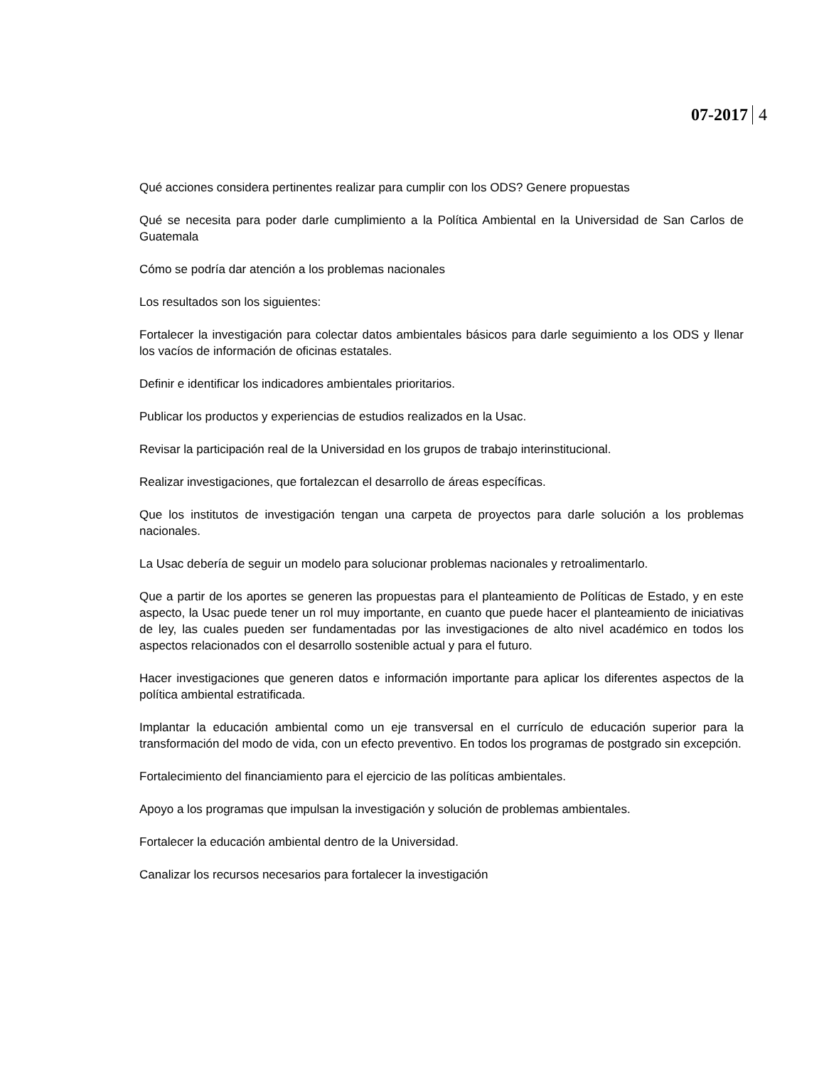07-2017 4
Qué acciones considera pertinentes realizar para cumplir con los ODS? Genere propuestas
Qué se necesita para poder darle cumplimiento a la Política Ambiental en la Universidad de San Carlos de Guatemala
Cómo se podría dar atención a los problemas nacionales
Los resultados son los siguientes:
Fortalecer la investigación para colectar datos ambientales básicos para darle seguimiento a los ODS y llenar los vacíos de información de oficinas estatales.
Definir e identificar los indicadores ambientales prioritarios.
Publicar los productos y experiencias de estudios realizados en la Usac.
Revisar la participación real de la Universidad en los grupos de trabajo interinstitucional.
Realizar investigaciones, que fortalezcan el desarrollo de áreas específicas.
Que los institutos de investigación tengan una carpeta de proyectos para darle solución a los problemas nacionales.
La Usac debería de seguir un modelo para solucionar problemas nacionales y retroalimentarlo.
Que a partir de los aportes se generen las propuestas para el planteamiento de Políticas de Estado, y en este aspecto, la Usac puede tener un rol muy importante, en cuanto que puede hacer el planteamiento de iniciativas de ley, las cuales pueden ser fundamentadas por las investigaciones de alto nivel académico en todos los aspectos relacionados con el desarrollo sostenible actual y para el futuro.
Hacer investigaciones que generen datos e información importante para aplicar los diferentes aspectos de la política ambiental estratificada.
Implantar la educación ambiental como un eje transversal en el currículo de educación superior para la transformación del modo de vida, con un efecto preventivo. En todos los programas de postgrado sin excepción.
Fortalecimiento del financiamiento para el ejercicio de las políticas ambientales.
Apoyo a los programas que impulsan la investigación y solución de problemas ambientales.
Fortalecer la educación ambiental dentro de la Universidad.
Canalizar los recursos necesarios para fortalecer la investigación